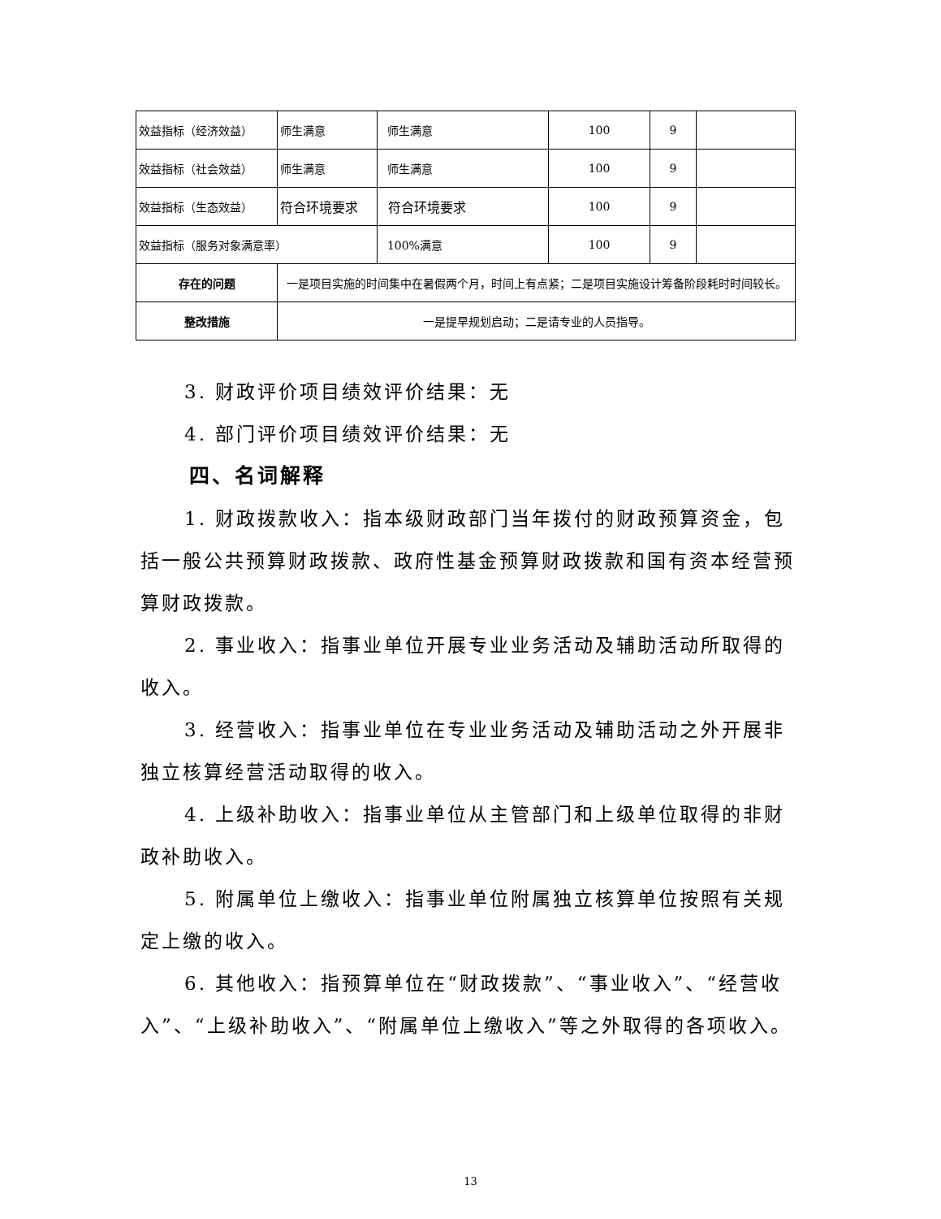| 效益指标（经济效益） | 师生满意 | 师生满意 | 100 | 9 | |
| 效益指标（社会效益） | 师生满意 | 师生满意 | 100 | 9 | |
| 效益指标（生态效益） | 符合环境要求 | 符合环境要求 | 100 | 9 | |
| 效益指标（服务对象满意率） | | 100%满意 | 100 | 9 | |
| 存在的问题 | 一是项目实施的时间集中在暑假两个月，时间上有点紧；二是项目实施设计筹备阶段耗时时间较长。 | | | | |
| 整改措施 | 一是提早规划启动；二是请专业的人员指导。 | | | | |
3. 财政评价项目绩效评价结果：无
4. 部门评价项目绩效评价结果：无
四、名词解释
1. 财政拨款收入：指本级财政部门当年拨付的财政预算资金，包括一般公共预算财政拨款、政府性基金预算财政拨款和国有资本经营预算财政拨款。
2. 事业收入：指事业单位开展专业业务活动及辅助活动所取得的收入。
3. 经营收入：指事业单位在专业业务活动及辅助活动之外开展非独立核算经营活动取得的收入。
4. 上级补助收入：指事业单位从主管部门和上级单位取得的非财政补助收入。
5. 附属单位上缴收入：指事业单位附属独立核算单位按照有关规定上缴的收入。
6. 其他收入：指预算单位在“财政拨款”、“事业收入”、“经营收入”、“上级补助收入”、“附属单位上缴收入”等之外取得的各项收入。
13